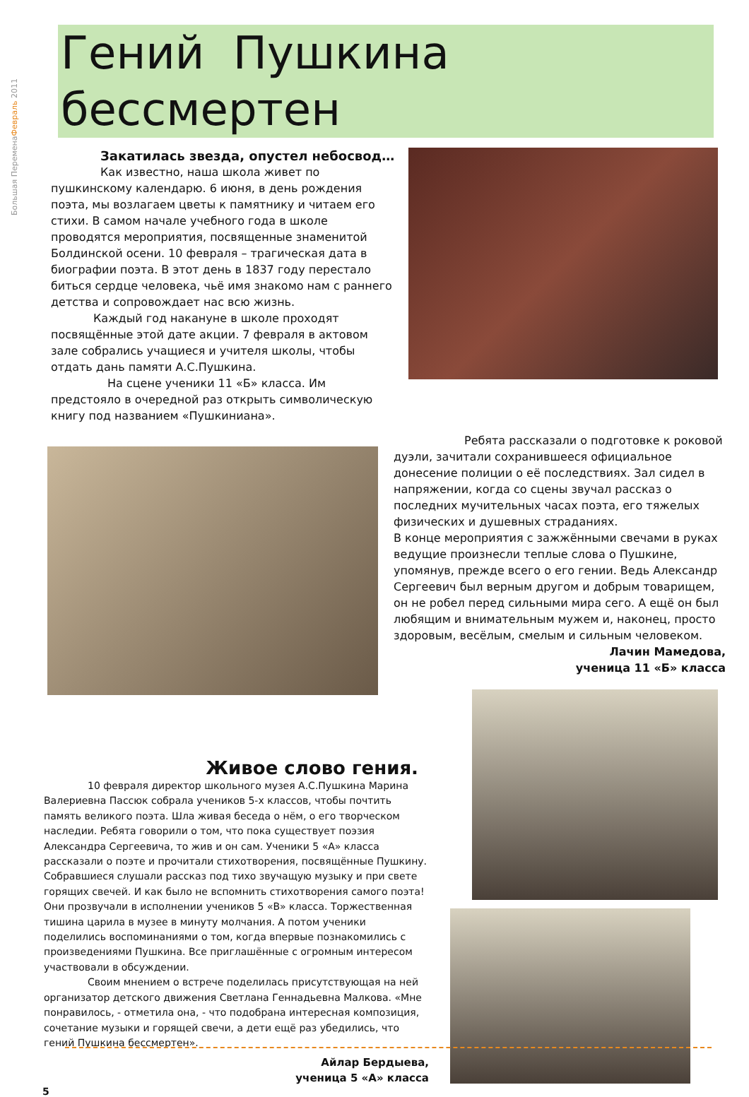Большая ПеременаФевраль 2011
Гений Пушкина бессмертен
Закатилась звезда, опустел небосвод…
Как известно, наша школа живет по пушкинскому календарю. 6 июня, в день рождения поэта, мы возлагаем цветы к памятнику и читаем его стихи. В самом начале учебного года в школе проводятся мероприятия, посвященные знаменитой Болдинской осени. 10 февраля – трагическая дата в биографии поэта. В этот день в 1837 году перестало биться сердце человека, чьё имя знакомо нам с раннего детства и сопровождает нас всю жизнь.
Каждый год накануне в школе проходят посвящённые этой дате акции. 7 февраля в актовом зале собрались учащиеся и учителя школы, чтобы отдать дань памяти А.С.Пушкина.
На сцене ученики 11 «Б» класса. Им предстояло в очередной раз открыть символическую книгу под названием «Пушкиниана».
Ребята рассказали о подготовке к роковой дуэли, зачитали сохранившееся официальное донесение полиции о её последствиях. Зал сидел в напряжении, когда со сцены звучал рассказ о последних мучительных часах поэта, его тяжелых физических и душевных страданиях.
В конце мероприятия с зажжёнными свечами в руках ведущие произнесли теплые слова о Пушкине, упомянув, прежде всего о его гении. Ведь Александр Сергеевич был верным другом и добрым товарищем, он не робел перед сильными мира сего. А ещё он был любящим и внимательным мужем и, наконец, просто здоровым, весёлым, смелым и сильным человеком.
Лачин Мамедова,
ученица 11 «Б» класса
Живое слово гения.
10 февраля директор школьного музея А.С.Пушкина Марина Валериевна Пассюк собрала учеников 5-х классов, чтобы почтить память великого поэта. Шла живая беседа о нём, о его творческом наследии. Ребята говорили о том, что пока существует поэзия Александра Сергеевича, то жив и он сам. Ученики 5 «А» класса рассказали о поэте и прочитали стихотворения, посвящённые Пушкину. Собравшиеся слушали рассказ под тихо звучащую музыку и при свете горящих свечей. И как было не вспомнить стихотворения самого поэта! Они прозвучали в исполнении учеников 5 «В» класса. Торжественная тишина царила в музее в минуту молчания. А потом ученики поделились воспоминаниями о том, когда впервые познакомились с произведениями Пушкина. Все приглашённые с огромным интересом участвовали в обсуждении.
Своим мнением о встрече поделилась присутствующая на ней организатор детского движения Светлана Геннадьевна Малкова. «Мне понравилось, - отметила она, - что подобрана интересная композиция, сочетание музыки и горящей свечи, а дети ещё раз убедились, что гений Пушкина бессмертен».
Айлар Бердыева,
ученица 5 «А» класса
5